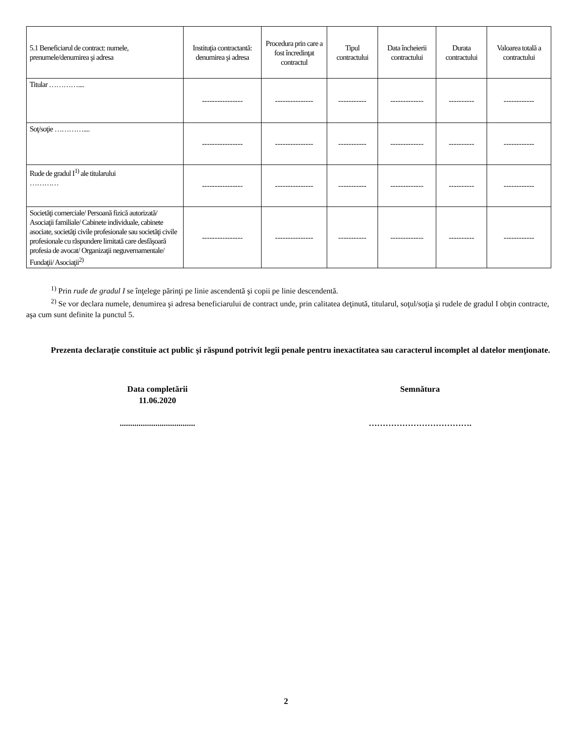| 5.1 Beneficiarul de contract: numele, prenumele/denumirea şi adresa | Instituţia contractantă: denumirea şi adresa | Procedura prin care a fost încredinţat contractul | Tipul contractului | Data încheierii contractului | Durata contractului | Valoarea totală a contractului |
| --- | --- | --- | --- | --- | --- | --- |
| Titular ………….... | ---------------- | --------------- | ----------- | ------------- | ---------- | ------------ |
| Soţ/soţie ………….... | ---------------- | --------------- | ----------- | ------------- | ---------- | ------------ |
| Rude de gradul I<sup>1)</sup> ale titularului ………… | ---------------- | --------------- | ----------- | ------------- | ---------- | ------------ |
| Societăţi comerciale/ Persoană fizică autorizată/ Asociaţii familiale/ Cabinete individuale, cabinete asociate, societăţi civile profesionale sau societăţi civile profesionale cu răspundere limitată care desfăşoară profesia de avocat/ Organizaţii neguvernamentale/ Fundaţii/ Asociaţii<sup>2)</sup> | ---------------- | --------------- | ----------- | ------------- | ---------- | ------------ |
<sup>1)</sup> Prin rude de gradul I se înţelege părinţi pe linie ascendentă şi copii pe linie descendentă.
<sup>2)</sup> Se vor declara numele, denumirea şi adresa beneficiarului de contract unde, prin calitatea deţinută, titularul, soţul/soţia şi rudele de gradul I obţin contracte, aşa cum sunt definite la punctul 5.
Prezenta declaraţie constituie act public şi răspund potrivit legii penale pentru inexactitatea sau caracterul incomplet al datelor menţionate.
Data completării
11.06.2020
....................................
Semnătura
……………………………….
2